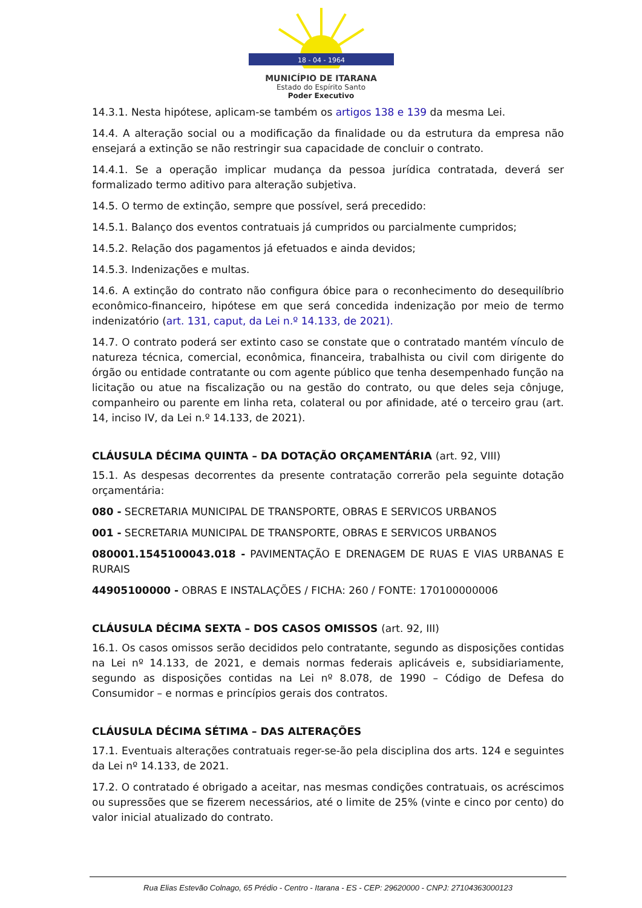18 - 04 - 1964
MUNICÍPIO DE ITARANA
Estado do Espírito Santo
Poder Executivo
14.3.1. Nesta hipótese, aplicam-se também os artigos 138 e 139 da mesma Lei.
14.4. A alteração social ou a modificação da finalidade ou da estrutura da empresa não ensejará a extinção se não restringir sua capacidade de concluir o contrato.
14.4.1. Se a operação implicar mudança da pessoa jurídica contratada, deverá ser formalizado termo aditivo para alteração subjetiva.
14.5. O termo de extinção, sempre que possível, será precedido:
14.5.1. Balanço dos eventos contratuais já cumpridos ou parcialmente cumpridos;
14.5.2. Relação dos pagamentos já efetuados e ainda devidos;
14.5.3. Indenizações e multas.
14.6. A extinção do contrato não configura óbice para o reconhecimento do desequilíbrio econômico-financeiro, hipótese em que será concedida indenização por meio de termo indenizatório (art. 131, caput, da Lei n.º 14.133, de 2021).
14.7. O contrato poderá ser extinto caso se constate que o contratado mantém vínculo de natureza técnica, comercial, econômica, financeira, trabalhista ou civil com dirigente do órgão ou entidade contratante ou com agente público que tenha desempenhado função na licitação ou atue na fiscalização ou na gestão do contrato, ou que deles seja cônjuge, companheiro ou parente em linha reta, colateral ou por afinidade, até o terceiro grau (art. 14, inciso IV, da Lei n.º 14.133, de 2021).
CLÁUSULA DÉCIMA QUINTA – DA DOTAÇÃO ORÇAMENTÁRIA (art. 92, VIII)
15.1. As despesas decorrentes da presente contratação correrão pela seguinte dotação orçamentária:
080 - SECRETARIA MUNICIPAL DE TRANSPORTE, OBRAS E SERVICOS URBANOS
001 - SECRETARIA MUNICIPAL DE TRANSPORTE, OBRAS E SERVICOS URBANOS
080001.1545100043.018 - PAVIMENTAÇÃO E DRENAGEM DE RUAS E VIAS URBANAS E RURAIS
44905100000 - OBRAS E INSTALAÇÕES / FICHA: 260 / FONTE: 170100000006
CLÁUSULA DÉCIMA SEXTA – DOS CASOS OMISSOS (art. 92, III)
16.1. Os casos omissos serão decididos pelo contratante, segundo as disposições contidas na Lei nº 14.133, de 2021, e demais normas federais aplicáveis e, subsidiariamente, segundo as disposições contidas na Lei nº 8.078, de 1990 – Código de Defesa do Consumidor – e normas e princípios gerais dos contratos.
CLÁUSULA DÉCIMA SÉTIMA – DAS ALTERAÇÕES
17.1. Eventuais alterações contratuais reger-se-ão pela disciplina dos arts. 124 e seguintes da Lei nº 14.133, de 2021.
17.2. O contratado é obrigado a aceitar, nas mesmas condições contratuais, os acréscimos ou supressões que se fizerem necessários, até o limite de 25% (vinte e cinco por cento) do valor inicial atualizado do contrato.
Rua Elias Estevão Colnago, 65 Prédio - Centro - Itarana - ES - CEP: 29620000 - CNPJ: 27104363000123